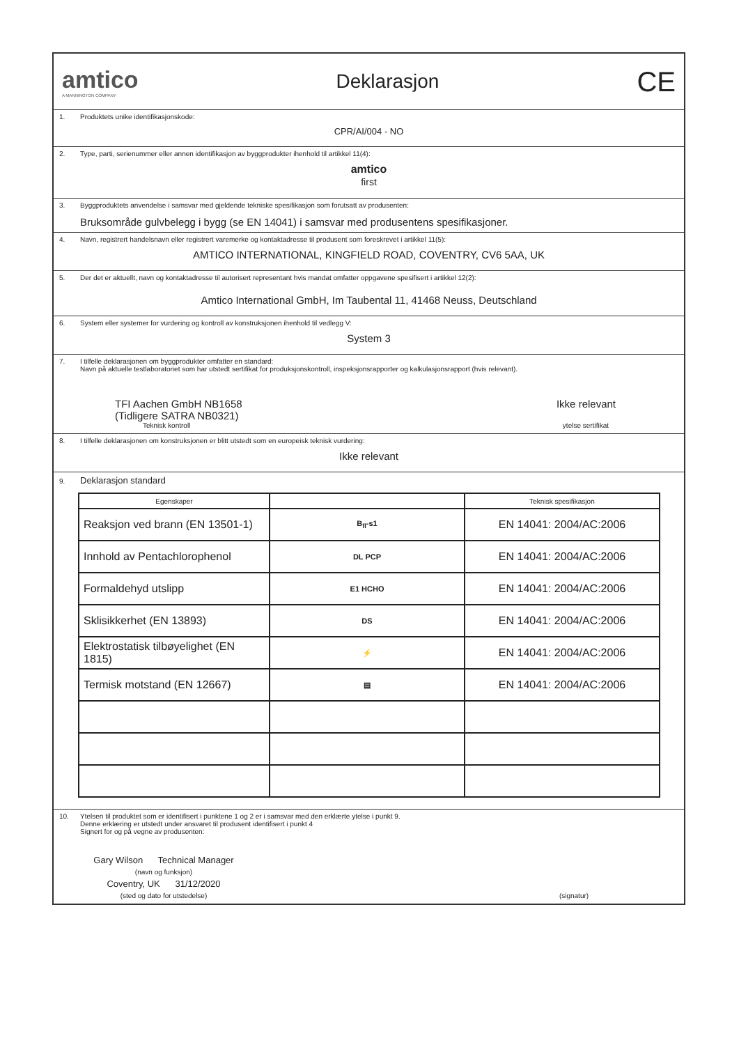amtico
A MANNINGTON COMPANY
Deklarasjon
CE
1. Produktets unike identifikasjonskode:
CPR/AI/004 - NO
2. Type, parti, serienummer eller annen identifikasjon av byggprodukter ihenhold til artikkel 11(4):
amtico
first
3. Byggproduktets anvendelse i samsvar med gjeldende tekniske spesifikasjon som forutsatt av produsenten:
Bruksområde gulvbelegg i bygg (se EN 14041) i samsvar med produsentens spesifikasjoner.
4. Navn, registrert handelsnavn eller registrert varemerke og kontaktadresse til produsent som foreskrevet i artikkel 11(5):
AMTICO INTERNATIONAL, KINGFIELD ROAD, COVENTRY, CV6 5AA, UK
5. Der det er aktuellt, navn og kontaktadresse til autorisert representant hvis mandat omfatter oppgavene spesifisert i artikkel 12(2):
Amtico International GmbH, Im Taubental 11, 41468 Neuss, Deutschland
6. System eller systemer for vurdering og kontroll av konstruksjonen ihenhold til vedlegg V:
System 3
7. I tilfelle deklarasjonen om byggprodukter omfatter en standard:
Navn på aktuelle testlaboratoriet som har utstedt sertifikat for produksjonskontroll, inspeksjonsrapporter og kalkulasjonsrapport (hvis relevant).
TFI Aachen GmbH NB1658
(Tidligere SATRA NB0321)
Ikke relevant
Teknisk kontroll ytelse sertifikat
8. I tilfelle deklarasjonen om konstruksjonen er blitt utstedt som en europeisk teknisk vurdering:
Ikke relevant
9. Deklarasjon standard
| Egenskaper | | Teknisk spesifikasjon |
| --- | --- | --- |
| Reaksjon ved brann (EN 13501-1) | B<sub>fl</sub>-s1 | EN 14041: 2004/AC:2006 |
| Innhold av Pentachlorophenol | DL PCP | EN 14041: 2004/AC:2006 |
| Formaldehyd utslipp | E1 HCHO | EN 14041: 2004/AC:2006 |
| Sklisikkerhet (EN 13893) | DS | EN 14041: 2004/AC:2006 |
| Elektrostatisk tilbøyelighet (EN 1815) | ⚡ | EN 14041: 2004/AC:2006 |
| Termisk motstand (EN 12667) | ▤ | EN 14041: 2004/AC:2006 |
10. Ytelsen til produktet som er identifisert i punktene 1 og 2 er i samsvar med den erklærte ytelse i punkt 9.
Denne erklæring er utstedt under ansvaret til produsent identifisert i punkt 4
Signert for og på vegne av produsenten:
Gary Wilson Technical Manager
(navn og funksjon)
Coventry, UK 31/12/2020
(sted og dato for utstedelse)
(signatur)